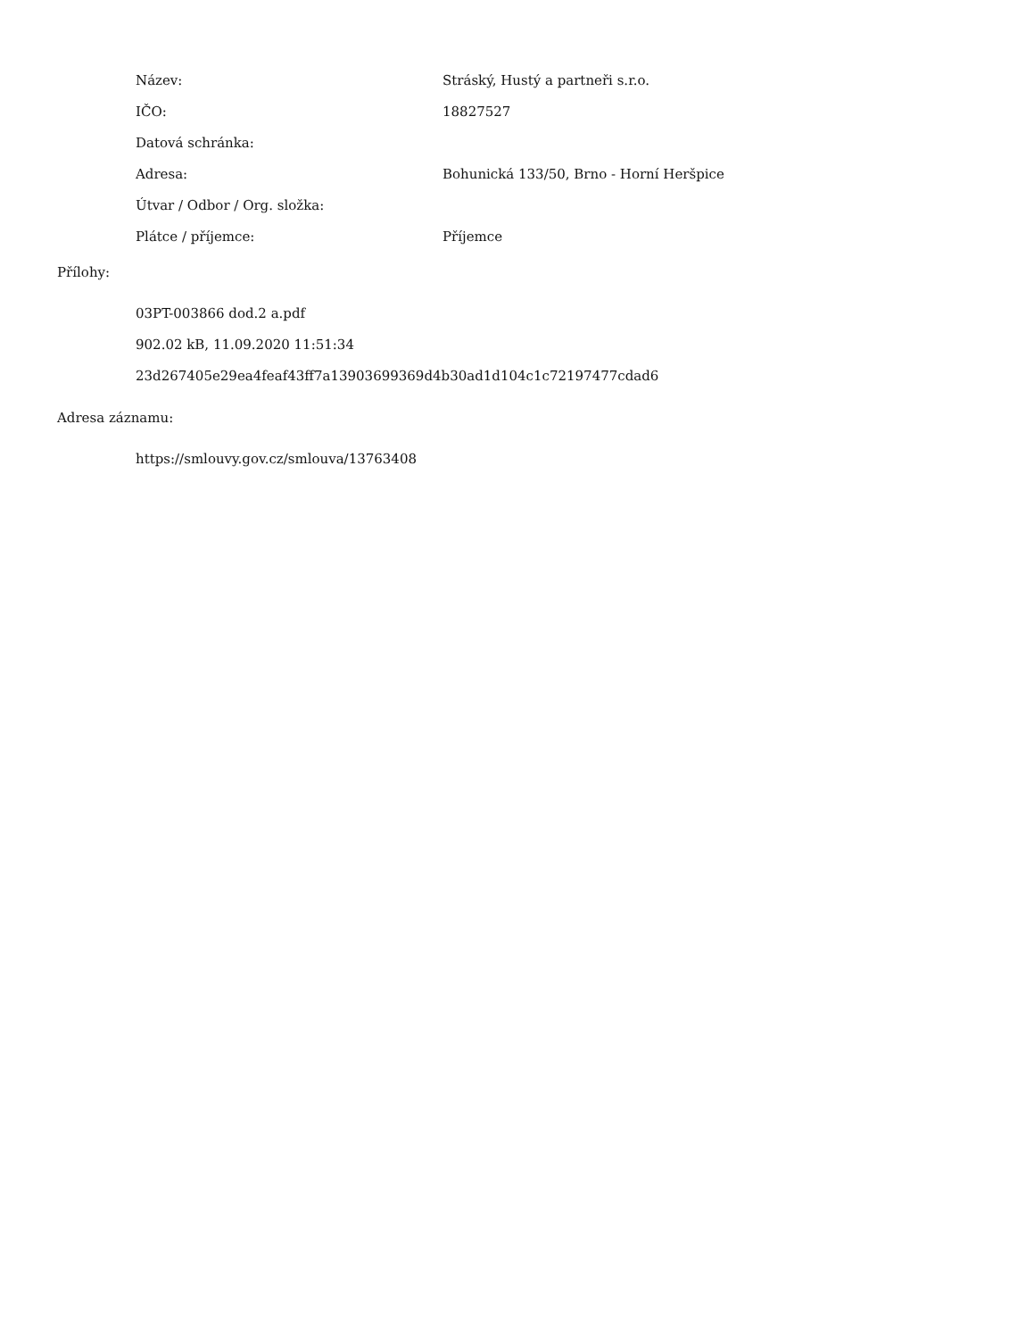| Název: | Stráský, Hustý a partneři s.r.o. |
| IČO: | 18827527 |
| Datová schránka: | |
| Adresa: | Bohunická 133/50, Brno - Horní Heršpice |
| Útvar / Odbor / Org. složka: | |
| Plátce / příjemce: | Příjemce |
Přílohy:
03PT-003866 dod.2 a.pdf
902.02 kB, 11.09.2020 11:51:34
23d267405e29ea4feaf43ff7a13903699369d4b30ad1d104c1c72197477cdad6
Adresa záznamu:
https://smlouvy.gov.cz/smlouva/13763408